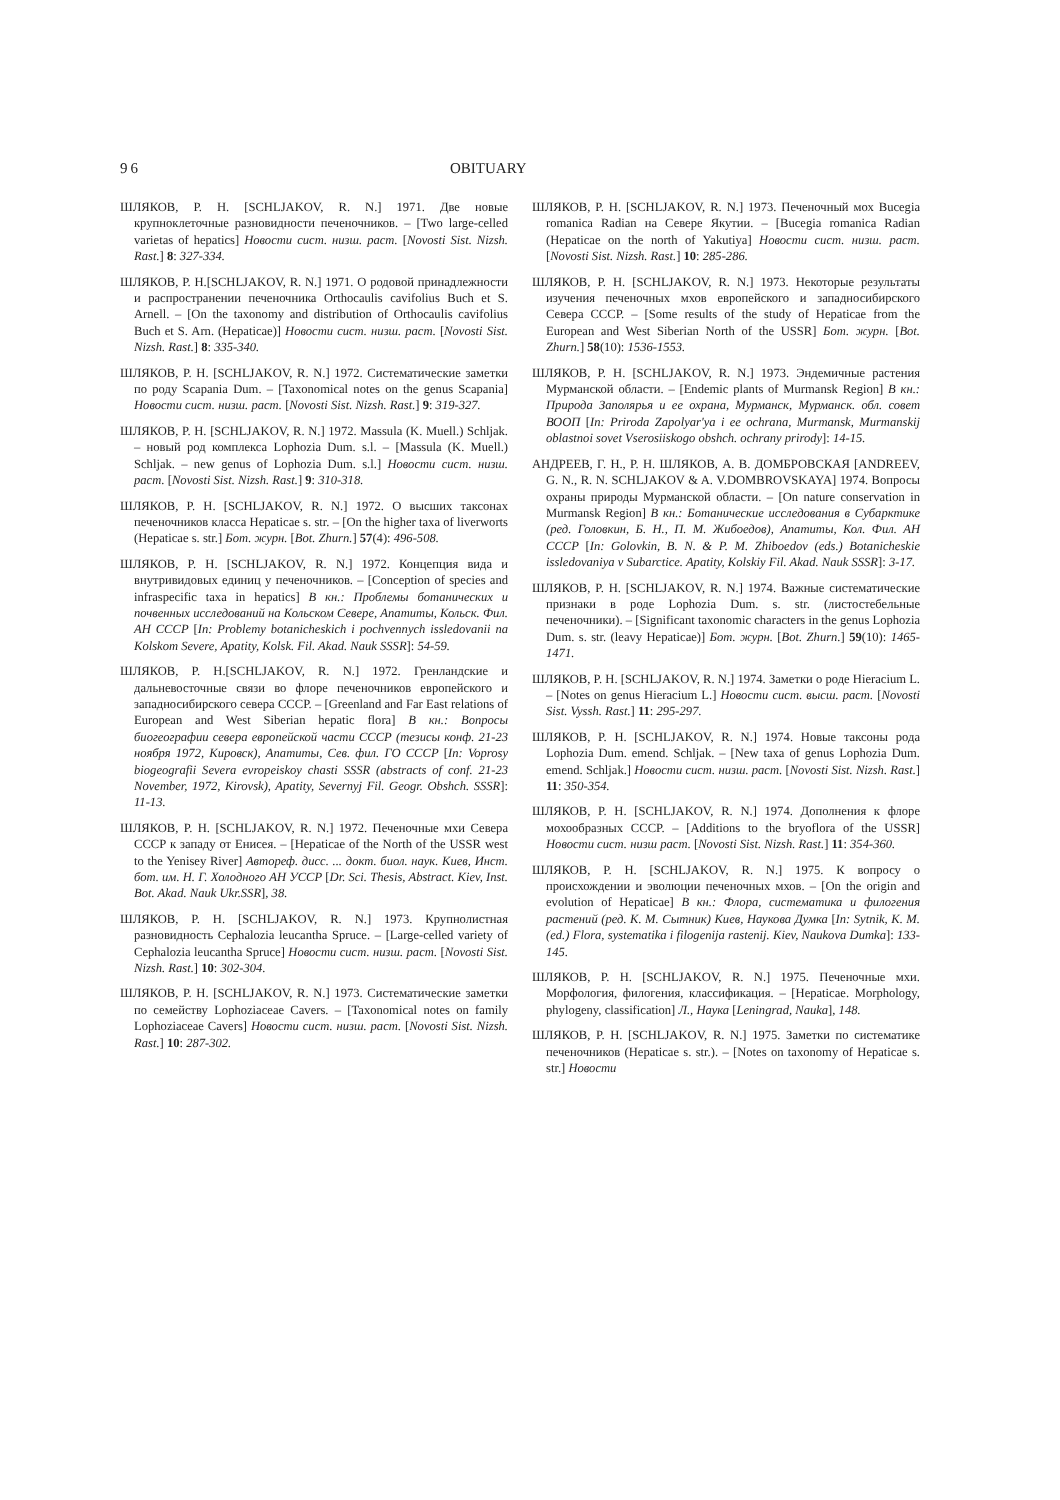96 OBITUARY
ШЛЯКОВ, Р. Н. [SCHLJAKOV, R. N.] 1971. Две новые крупноклеточные разновидности печеночников. – [Two large-celled varietas of hepatics] Новости сист. низш. раст. [Novosti Sist. Nizsh. Rast.] 8: 327-334.
ШЛЯКОВ, Р. Н.[SCHLJAKOV, R. N.] 1971. О родовой принадлежности и распространении печеночника Orthocaulis cavifolius Buch et S. Arnell. – [On the taxonomy and distribution of Orthocaulis cavifolius Buch et S. Arn. (Hepaticae)] Новости сист. низш. раст. [Novosti Sist. Nizsh. Rast.] 8: 335-340.
ШЛЯКОВ, Р. Н. [SCHLJAKOV, R. N.] 1972. Систематические заметки по роду Scapania Dum. – [Taxonomical notes on the genus Scapania] Новости сист. низш. раст. [Novosti Sist. Nizsh. Rast.] 9: 319-327.
ШЛЯКОВ, Р. Н. [SCHLJAKOV, R. N.] 1972. Massula (K. Muell.) Schljak. – новый род комплекса Lophozia Dum. s.l. – [Massula (K. Muell.) Schljak. – new genus of Lophozia Dum. s.l.] Новости сист. низш. раст. [Novosti Sist. Nizsh. Rast.] 9: 310-318.
ШЛЯКОВ, Р. Н. [SCHLJAKOV, R. N.] 1972. О высших таксонах печеночников класса Hepaticae s. str. – [On the higher taxa of liverworts (Hepaticae s. str.] Бот. журн. [Bot. Zhurn.] 57(4): 496-508.
ШЛЯКОВ, Р. Н. [SCHLJAKOV, R. N.] 1972. Концепция вида и внутривидовых единиц у печеночников. – [Conception of species and infraspecific taxa in hepatics] В кн.: Проблемы ботанических и почвенных исследований на Кольском Севере, Апатиты, Кольск. Фил. АН СССР [In: Problemy botanicheskich i pochvennych issledovanii na Kolskom Severe, Apatity, Kolsk. Fil. Akad. Nauk SSSR]: 54-59.
ШЛЯКОВ, Р. Н.[SCHLJAKOV, R. N.] 1972. Гренландские и дальневосточные связи во флоре печеночников европейского и западносибирского севера СССР. – [Greenland and Far East relations of European and West Siberian hepatic flora] В кн.: Вопросы биогеографии севера европейской части СССР (тезисы конф. 21-23 ноября 1972, Кировск), Апатиты, Сев. фил. ГО СССР [In: Voprosy biogeografii Severa evropeiskoy chasti SSSR (abstracts of conf. 21-23 November, 1972, Kirovsk), Apatity, Severnyj Fil. Geogr. Obshch. SSSR]: 11-13.
ШЛЯКОВ, Р. Н. [SCHLJAKOV, R. N.] 1972. Печеночные мхи Севера СССР к западу от Енисея. – [Hepaticae of the North of the USSR west to the Yenisey River] Автореф. дисс. ... докт. биол. наук. Киев, Инст. бот. им. Н. Г. Холодного АН УССР [Dr. Sci. Thesis, Abstract. Kiev, Inst. Bot. Akad. Nauk Ukr.SSR], 38.
ШЛЯКОВ, Р. Н. [SCHLJAKOV, R. N.] 1973. Крупнолистная разновидность Cephalozia leucantha Spruce. – [Large-celled variety of Cephalozia leucantha Spruce] Новости сист. низш. раст. [Novosti Sist. Nizsh. Rast.] 10: 302-304.
ШЛЯКОВ, Р. Н. [SCHLJAKOV, R. N.] 1973. Систематические заметки по семейству Lophoziaceae Cavers. – [Taxonomical notes on family Lophoziaceae Cavers] Новости сист. низш. раст. [Novosti Sist. Nizsh. Rast.] 10: 287-302.
ШЛЯКОВ, Р. Н. [SCHLJAKOV, R. N.] 1973. Печеночный мох Bucegia romanica Radian на Севере Якутии. – [Bucegia romanica Radian (Hepaticae on the north of Yakutiya] Новости сист. низш. раст. [Novosti Sist. Nizsh. Rast.] 10: 285-286.
ШЛЯКОВ, Р. Н. [SCHLJAKOV, R. N.] 1973. Некоторые результаты изучения печеночных мхов европейского и западносибирского Севера СССР. – [Some results of the study of Hepaticae from the European and West Siberian North of the USSR] Бот. журн. [Bot. Zhurn.] 58(10): 1536-1553.
ШЛЯКОВ, Р. Н. [SCHLJAKOV, R. N.] 1973. Эндемичные растения Мурманской области. – [Endemic plants of Murmansk Region] В кн.: Природа Заполярья и ее охрана, Мурманск, Мурманск. обл. совет ВООП [In: Priroda Zapolyar'ya i ee ochrana, Murmansk, Murmanskij oblastnoi sovet Vserosiiskogo obshch. ochrany prirody]: 14-15.
АНДРЕЕВ, Г. Н., Р. Н. ШЛЯКОВ, А. В. ДОМБРОВСКАЯ [ANDREEV, G. N., R. N. SCHLJAKOV & A. V.DOMBROVSKAYA] 1974. Вопросы охраны природы Мурманской области. – [On nature conservation in Murmansk Region] В кн.: Ботанические исследования в Субарктике (ред. Головкин, Б. Н., П. М. Жибоедов), Апатиты, Кол. Фил. АН СССР [In: Golovkin, B. N. & P. M. Zhiboedov (eds.) Botanicheskie issledovaniya v Subarctice. Apatity, Kolskiy Fil. Akad. Nauk SSSR]: 3-17.
ШЛЯКОВ, Р. Н. [SCHLJAKOV, R. N.] 1974. Важные систематические признаки в роде Lophozia Dum. s. str. (листостебельные печеночники). – [Significant taxonomic characters in the genus Lophozia Dum. s. str. (leavy Hepaticae)] Бот. журн. [Bot. Zhurn.] 59(10): 1465-1471.
ШЛЯКОВ, Р. Н. [SCHLJAKOV, R. N.] 1974. Заметки о роде Hieracium L. – [Notes on genus Hieracium L.] Новости сист. высш. раст. [Novosti Sist. Vyssh. Rast.] 11: 295-297.
ШЛЯКОВ, Р. Н. [SCHLJAKOV, R. N.] 1974. Новые таксоны рода Lophozia Dum. emend. Schljak. – [New taxa of genus Lophozia Dum. emend. Schljak.] Новости сист. низш. раст. [Novosti Sist. Nizsh. Rast.] 11: 350-354.
ШЛЯКОВ, Р. Н. [SCHLJAKOV, R. N.] 1974. Дополнения к флоре мохообразных СССР. – [Additions to the bryoflora of the USSR] Новости сист. низш раст. [Novosti Sist. Nizsh. Rast.] 11: 354-360.
ШЛЯКОВ, Р. Н. [SCHLJAKOV, R. N.] 1975. К вопросу о происхождении и эволюции печеночных мхов. – [On the origin and evolution of Hepaticae] В кн.: Флора, систематика и филогения растений (ред. К. М. Сытник) Киев, Наукова Думка [In: Sytnik, K. M. (ed.) Flora, systematika i filogenija rastenij. Kiev, Naukova Dumka]: 133-145.
ШЛЯКОВ, Р. Н. [SCHLJAKOV, R. N.] 1975. Печеночные мхи. Морфология, филогения, классификация. – [Hepaticae. Morphology, phylogeny, classification] Л., Наука [Leningrad, Nauka], 148.
ШЛЯКОВ, Р. Н. [SCHLJAKOV, R. N.] 1975. Заметки по систематике печеночников (Hepaticae s. str.). – [Notes on taxonomy of Hepaticae s. str.] Новости